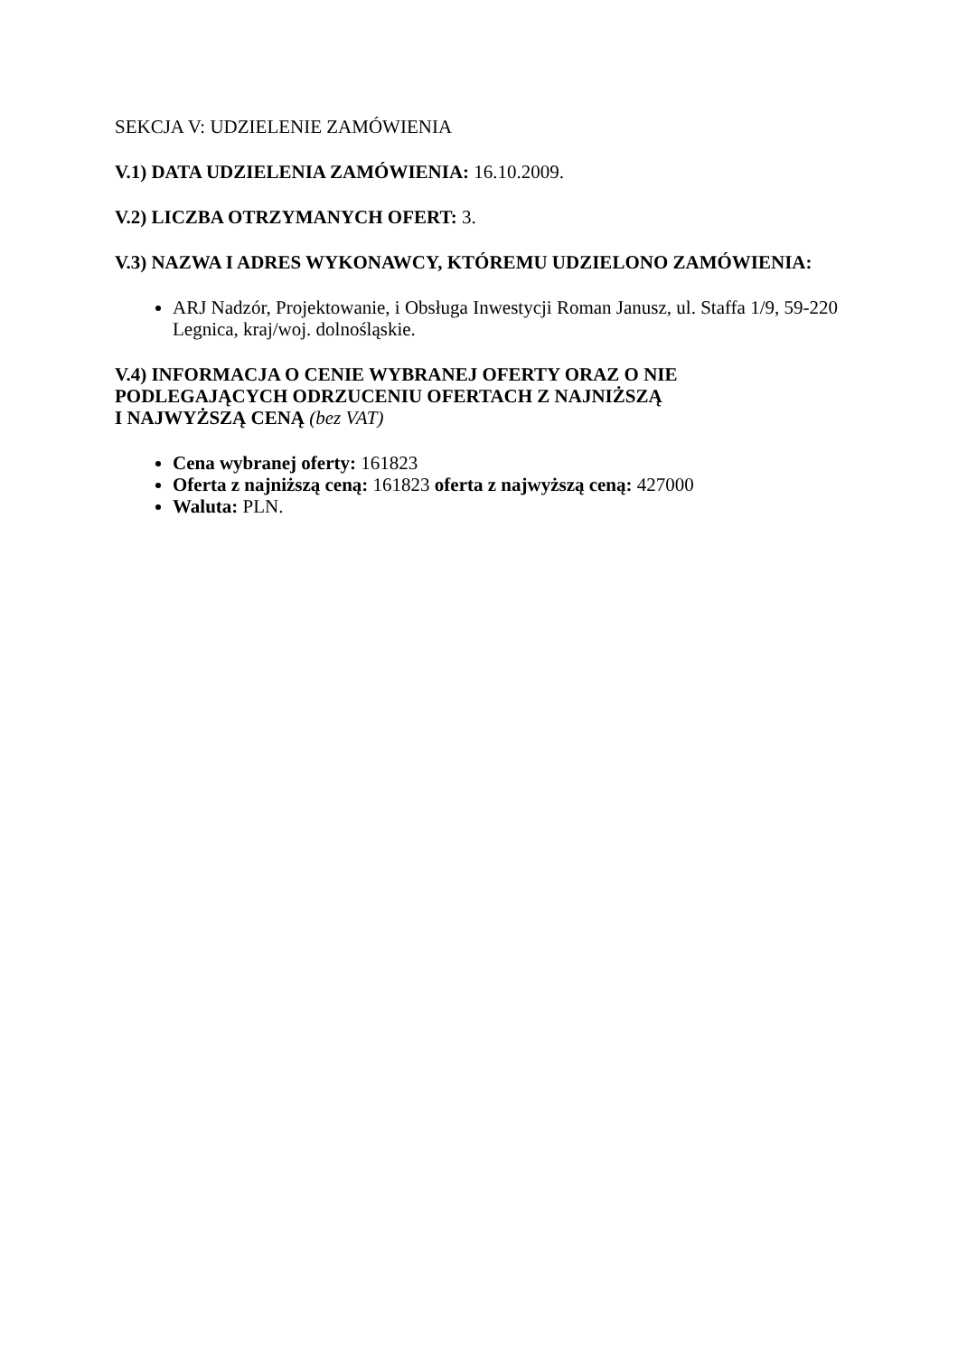SEKCJA V: UDZIELENIE ZAMÓWIENIA
V.1) DATA UDZIELENIA ZAMÓWIENIA: 16.10.2009.
V.2) LICZBA OTRZYMANYCH OFERT: 3.
V.3) NAZWA I ADRES WYKONAWCY, KTÓREMU UDZIELONO ZAMÓWIENIA:
ARJ Nadzór, Projektowanie, i Obsługa Inwestycji Roman Janusz, ul. Staffa 1/9, 59-220 Legnica, kraj/woj. dolnośląskie.
V.4) INFORMACJA O CENIE WYBRANEJ OFERTY ORAZ O NIE PODLEGAJĄCYCH ODRZUCENIU OFERTACH Z NAJNIŻSZĄ
I NAJWYŻSZĄ CENĄ (bez VAT)
Cena wybranej oferty: 161823
Oferta z najniższą ceną: 161823 oferta z najwyższą ceną: 427000
Waluta: PLN.